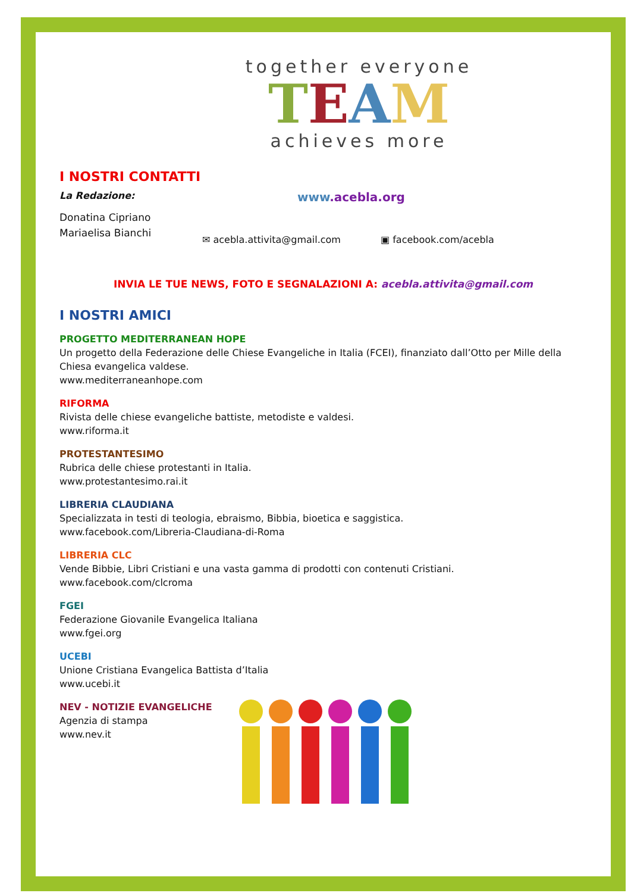together everyone
TEAM
achieves more
I NOSTRI CONTATTI
La Redazione:
Donatina Cipriano
Mariaelisa Bianchi
www.acebla.org
✉ acebla.attivita@gmail.com ▣ facebook.com/acebla
INVIA LE TUE NEWS, FOTO E SEGNALAZIONI A: acebla.attivita@gmail.com
I NOSTRI AMICI
PROGETTO MEDITERRANEAN HOPE
Un progetto della Federazione delle Chiese Evangeliche in Italia (FCEI), finanziato dall’Otto per Mille della Chiesa evangelica valdese.
www.mediterraneanhope.com
RIFORMA
Rivista delle chiese evangeliche battiste, metodiste e valdesi.
www.riforma.it
PROTESTANTESIMO
Rubrica delle chiese protestanti in Italia.
www.protestantesimo.rai.it
LIBRERIA CLAUDIANA
Specializzata in testi di teologia, ebraismo, Bibbia, bioetica e saggistica.
www.facebook.com/Libreria-Claudiana-di-Roma
LIBRERIA CLC
Vende Bibbie, Libri Cristiani e una vasta gamma di prodotti con contenuti Cristiani.
www.facebook.com/clcroma
FGEI
Federazione Giovanile Evangelica Italiana
www.fgei.org
UCEBI
Unione Cristiana Evangelica Battista d’Italia
www.ucebi.it
NEV - NOTIZIE EVANGELICHE
Agenzia di stampa
www.nev.it